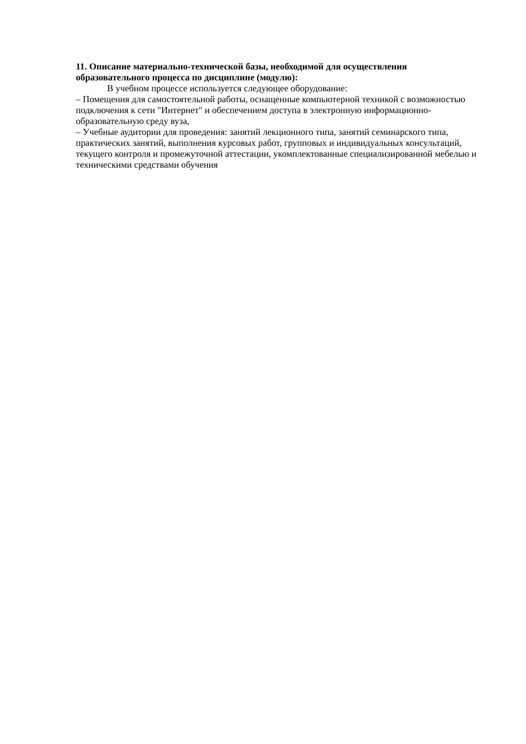11. Описание материально-технической базы, необходимой для осуществления образовательного процесса по дисциплине (модулю):
В учебном процессе используется следующее оборудование:
– Помещения для самостоятельной работы, оснащенные компьютерной техникой с возможностью подключения к сети "Интернет" и обеспечением доступа в электронную информационно-образовательную среду вуза,
– Учебные аудитории для проведения: занятий лекционного типа, занятий семинарского типа, практических занятий, выполнения курсовых работ, групповых и индивидуальных консультаций, текущего контроля и промежуточной аттестации, укомплектованные специализированной мебелью и техническими средствами обучения